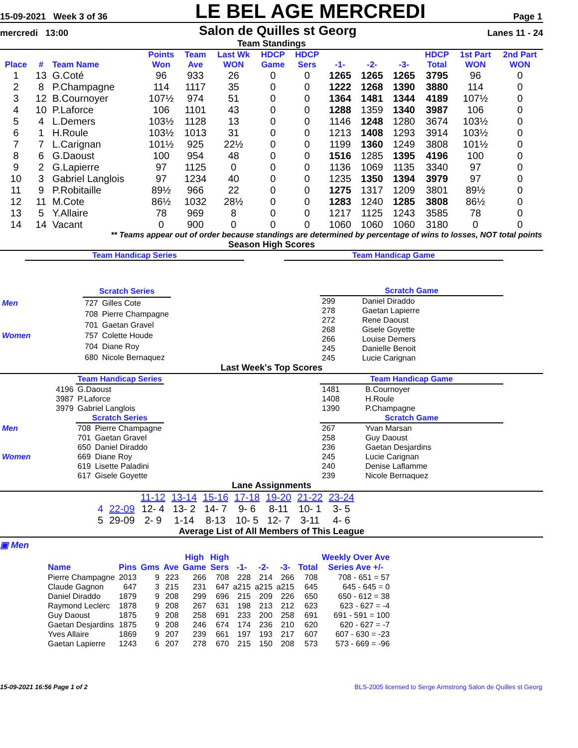15-09-2021 Week 3 of 36
LE BEL AGE MERCREDI
Page 1
mercredi 13:00
Salon de Quilles st Georg
Lanes 11 - 24
Team Standings
| Place | # | Team Name | Points Won | Team Ave | Last Wk WON | HDCP Game | HDCP Sers | -1- | -2- | -3- | HDCP Total | 1st Part WON | 2nd Part WON |
| --- | --- | --- | --- | --- | --- | --- | --- | --- | --- | --- | --- | --- | --- |
| 1 | 13 | G.Coté | 96 | 933 | 26 | 0 | 0 | 1265 | 1265 | 1265 | 3795 | 96 | 0 |
| 2 | 8 | P.Champagne | 114 | 1117 | 35 | 0 | 0 | 1222 | 1268 | 1390 | 3880 | 114 | 0 |
| 3 | 12 | B.Cournoyer | 107½ | 974 | 51 | 0 | 0 | 1364 | 1481 | 1344 | 4189 | 107½ | 0 |
| 4 | 10 | P.Laforce | 106 | 1101 | 43 | 0 | 0 | 1288 | 1359 | 1340 | 3987 | 106 | 0 |
| 5 | 4 | L.Demers | 103½ | 1128 | 13 | 0 | 0 | 1146 | 1248 | 1280 | 3674 | 103½ | 0 |
| 6 | 1 | H.Roule | 103½ | 1013 | 31 | 0 | 0 | 1213 | 1408 | 1293 | 3914 | 103½ | 0 |
| 7 | 7 | L.Carignan | 101½ | 925 | 22½ | 0 | 0 | 1199 | 1360 | 1249 | 3808 | 101½ | 0 |
| 8 | 6 | G.Daoust | 100 | 954 | 48 | 0 | 0 | 1516 | 1285 | 1395 | 4196 | 100 | 0 |
| 9 | 2 | G.Lapierre | 97 | 1125 | 0 | 0 | 0 | 1136 | 1069 | 1135 | 3340 | 97 | 0 |
| 10 | 3 | Gabriel Langlois | 97 | 1234 | 40 | 0 | 0 | 1235 | 1350 | 1394 | 3979 | 97 | 0 |
| 11 | 9 | P.Robitaille | 89½ | 966 | 22 | 0 | 0 | 1275 | 1317 | 1209 | 3801 | 89½ | 0 |
| 12 | 11 | M.Cote | 86½ | 1032 | 28½ | 0 | 0 | 1283 | 1240 | 1285 | 3808 | 86½ | 0 |
| 13 | 5 | Y.Allaire | 78 | 969 | 8 | 0 | 0 | 1217 | 1125 | 1243 | 3585 | 78 | 0 |
| 14 | 14 | Vacant | 0 | 900 | 0 | 0 | 0 | 1060 | 1060 | 1060 | 3180 | 0 | 0 |
** Teams appear out of order because standings are determined by percentage of wins to losses, NOT total points
Season High Scores
Team Handicap Series Team Handicap Game
| | | Scratch Series | |
| Men | | 727 | Gilles Cote |
| | | 708 | Pierre Champagne |
| | | 701 | Gaetan Gravel |
| Women | | 757 | Colette Houde |
| | | 704 | Diane Roy |
| | | 680 | Nicole Bernaquez |
| Scratch Game | |
| 299 | Daniel Diraddo |
| 278 | Gaetan Lapierre |
| 272 | Rene Daoust |
| 268 | Gisele Goyette |
| 266 | Louise Demers |
| 245 | Danielle Benoit |
| 245 | Lucie Carignan |
Last Week's Top Scores
| | | Team Handicap Series | |
| | 4196 | G.Daoust | |
| | 3987 | P.Laforce | |
| | 3979 | Gabriel Langlois | |
| | | Scratch Series | |
| Men | | 708 | Pierre Champagne |
| | | 701 | Gaetan Gravel |
| | | 650 | Daniel Diraddo |
| Women | | 669 | Diane Roy |
| | | 619 | Lisette Paladini |
| | | 617 | Gisele Goyette |
| Team Handicap Game | |
| 1481 | B.Cournoyer |
| 1408 | H.Roule |
| 1390 | P.Champagne |
| Scratch Game | |
| 267 | Yvan Marsan |
| 258 | Guy Daoust |
| 236 | Gaetan Desjardins |
| 245 | Lucie Carignan |
| 240 | Denise Laflamme |
| 239 | Nicole Bernaquez |
Lane Assignments
| | | 11-12 | 13-14 | 15-16 | 17-18 | 19-20 | 21-22 | 23-24 |
| 4 | 22-09 | 12- 4 | 13- 2 | 14- 7 | 9- 6 | 8-11 | 10- 1 | 3- 5 |
| 5 | 29-09 | 2- 9 | 1-14 | 8-13 | 10- 5 | 12- 7 | 3-11 | 4- 6 |
Average List of All Members of This League
▣ Men
| Name | Pins | Gms | Ave | High Game | High Sers | -1- | -2- | -3- | Total | Weekly Over Ave Series Ave +/- |
| --- | --- | --- | --- | --- | --- | --- | --- | --- | --- | --- |
| Pierre Champagne | 2013 | 9 | 223 | 266 | 708 | 228 | 214 | 266 | 708 | 708 - 651 = 57 |
| Claude Gagnon | 647 | 3 | 215 | 231 | 647 | a215 | a215 | a215 | 645 | 645 - 645 = 0 |
| Daniel Diraddo | 1879 | 9 | 208 | 299 | 696 | 215 | 209 | 226 | 650 | 650 - 612 = 38 |
| Raymond Leclerc | 1878 | 9 | 208 | 267 | 631 | 198 | 213 | 212 | 623 | 623 - 627 = -4 |
| Guy Daoust | 1875 | 9 | 208 | 258 | 691 | 233 | 200 | 258 | 691 | 691 - 591 = 100 |
| Gaetan Desjardins | 1875 | 9 | 208 | 246 | 674 | 174 | 236 | 210 | 620 | 620 - 627 = -7 |
| Yves Allaire | 1869 | 9 | 207 | 239 | 661 | 197 | 193 | 217 | 607 | 607 - 630 = -23 |
| Gaetan Lapierre | 1243 | 6 | 207 | 278 | 670 | 215 | 150 | 208 | 573 | 573 - 669 = -96 |
15-09-2021 16:56 Page 1 of 2 BLS-2005 licensed to Serge Armstrong Salon de Quilles st Georg